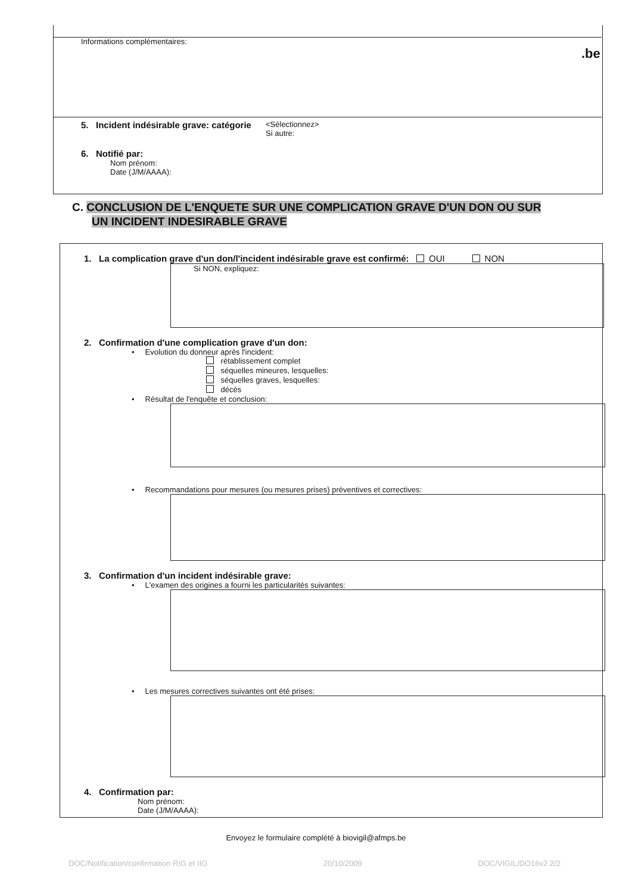Informations complémentaires:
.be
5. Incident indésirable grave: catégorie <Sélectionnez>
Si autre:
6. Notifié par:
Nom prénom:
Date (J/M/AAAA):
C. CONCLUSION DE L'ENQUETE SUR UNE COMPLICATION GRAVE D'UN DON OU SUR
UN INCIDENT INDESIRABLE GRAVE
1. La complication grave d'un don/l'incident indésirable grave est confirmé: OUI NON
Si NON, expliquez:
2. Confirmation d'une complication grave d'un don:
• Evolution du donneur après l'incident:
rétablissement complet
séquelles mineures, lesquelles:
séquelles graves, lesquelles:
décès
• Résultat de l'enquête et conclusion:
• Recommandations pour mesures (ou mesures prises) préventives et correctives:
3. Confirmation d'un incident indésirable grave:
• L'examen des origines a fourni les particularités suivantes:
• Les mesures correctives suivantes ont été prises:
4. Confirmation par:
Nom prénom:
Date (J/M/AAAA):
Envoyez le formulaire complété à biovigil@afmps.be
DOC/Notification/confirmation RIG et IIG 20/10/2009 DOC/VIGIL/DO16v2 2/2